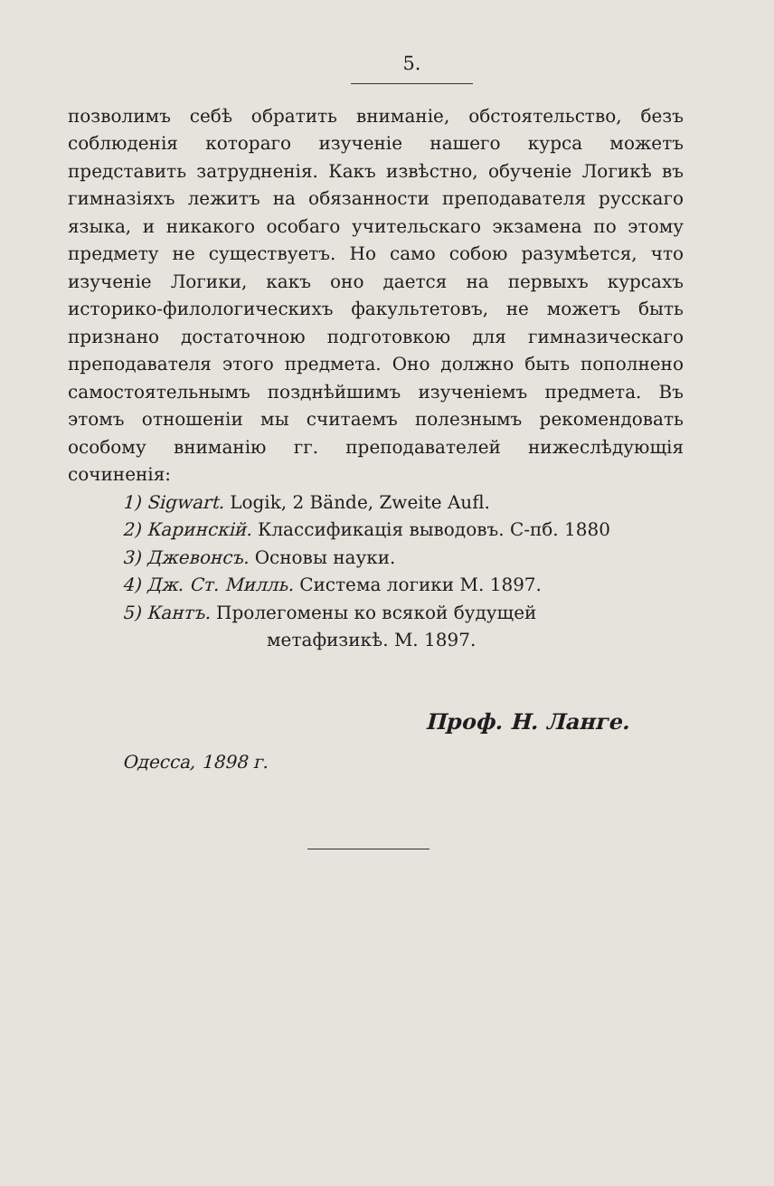5.
позволимъ себѣ обратить вниманіе, обстоятельство, безъ соблюденія котораго изученіе нашего курса можетъ представить затрудненія. Какъ извѣстно, обученіе Логикѣ въ гимназіяхъ лежитъ на обязанности преподавателя русскаго языка, и никакого особаго учительскаго экзамена по этому предмету не существуетъ. Но само собою разумѣется, что изученіе Логики, какъ оно дается на первыхъ курсахъ историко-филологическихъ факультетовъ, не можетъ быть признано достаточною подготовкою для гимназическаго преподавателя этого предмета. Оно должно быть пополнено самостоятельнымъ позднѣйшимъ изученіемъ предмета. Въ этомъ отношеніи мы считаемъ полезнымъ рекомендовать особому вниманію гг. преподавателей нижеслѣдующія сочиненія:
1) Sigwart. Logik, 2 Bände, Zweite Aufl.
2) Каринскій. Классификація выводовъ. С-пб. 1880
3) Джевонсъ. Основы науки.
4) Дж. Ст. Милль. Система логики М. 1897.
5) Кантъ. Пролегомены ко всякой будущей
метафизикѣ. М. 1897.
Проф. Н. Ланге.
Одесса, 1898 г.